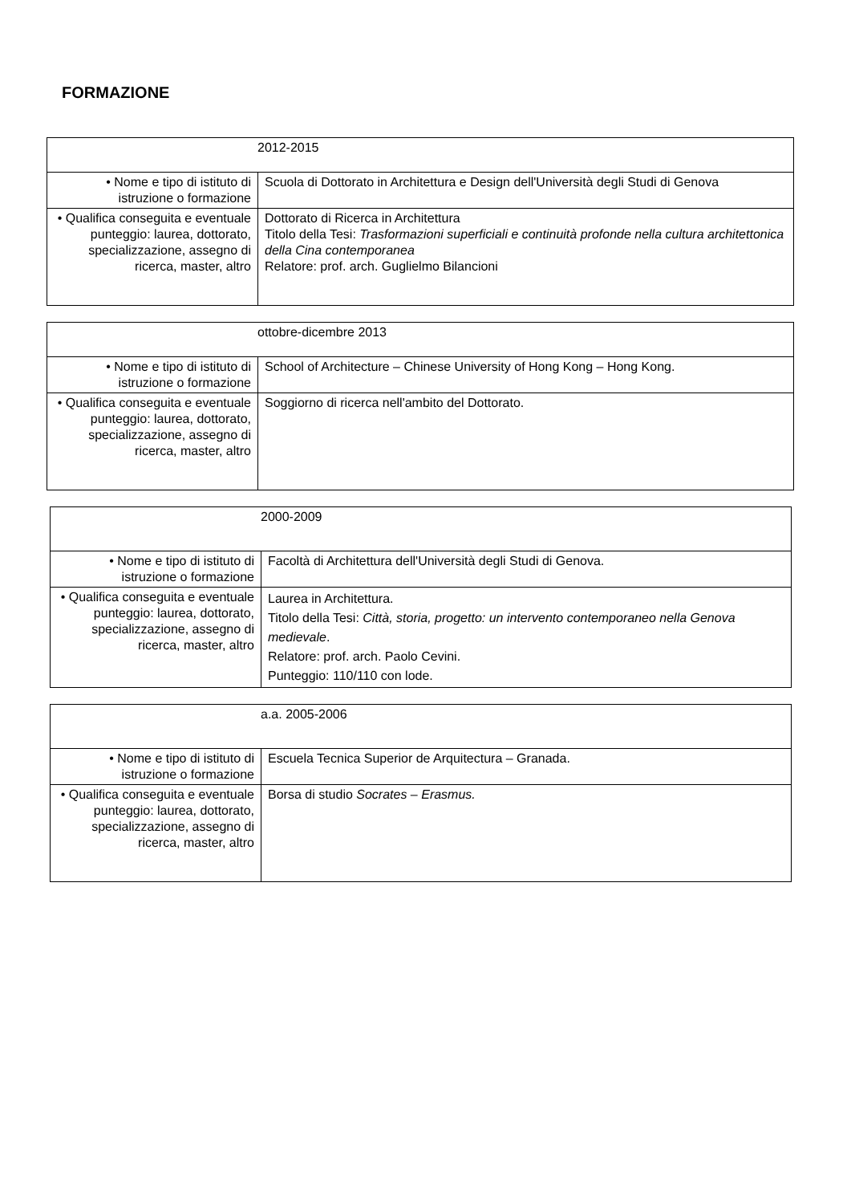FORMAZIONE
| 2012-2015 | |
| • Nome e tipo di istituto di istruzione o formazione | Scuola di Dottorato in Architettura e Design dell'Università degli Studi di Genova |
| • Qualifica conseguita e eventuale punteggio: laurea, dottorato, specializzazione, assegno di ricerca, master, altro | Dottorato di Ricerca in Architettura Titolo della Tesi: Trasformazioni superficiali e continuità profonde nella cultura architettonica della Cina contemporanea Relatore: prof. arch. Guglielmo Bilancioni |
| ottobre-dicembre 2013 | |
| • Nome e tipo di istituto di istruzione o formazione | School of Architecture – Chinese University of Hong Kong – Hong Kong. |
| • Qualifica conseguita e eventuale punteggio: laurea, dottorato, specializzazione, assegno di ricerca, master, altro | Soggiorno di ricerca nell'ambito del Dottorato. |
| 2000-2009 | |
| • Nome e tipo di istituto di istruzione o formazione | Facoltà di Architettura dell'Università degli Studi di Genova. |
| • Qualifica conseguita e eventuale punteggio: laurea, dottorato, specializzazione, assegno di ricerca, master, altro | Laurea in Architettura. Titolo della Tesi: Città, storia, progetto: un intervento contemporaneo nella Genova medievale . Relatore: prof. arch. Paolo Cevini. Punteggio: 110/110 con lode. |
| a.a. 2005-2006 | |
| • Nome e tipo di istituto di istruzione o formazione | Escuela Tecnica Superior de Arquitectura – Granada. |
| • Qualifica conseguita e eventuale punteggio: laurea, dottorato, specializzazione, assegno di ricerca, master, altro | Borsa di studio Socrates – Erasmus. |